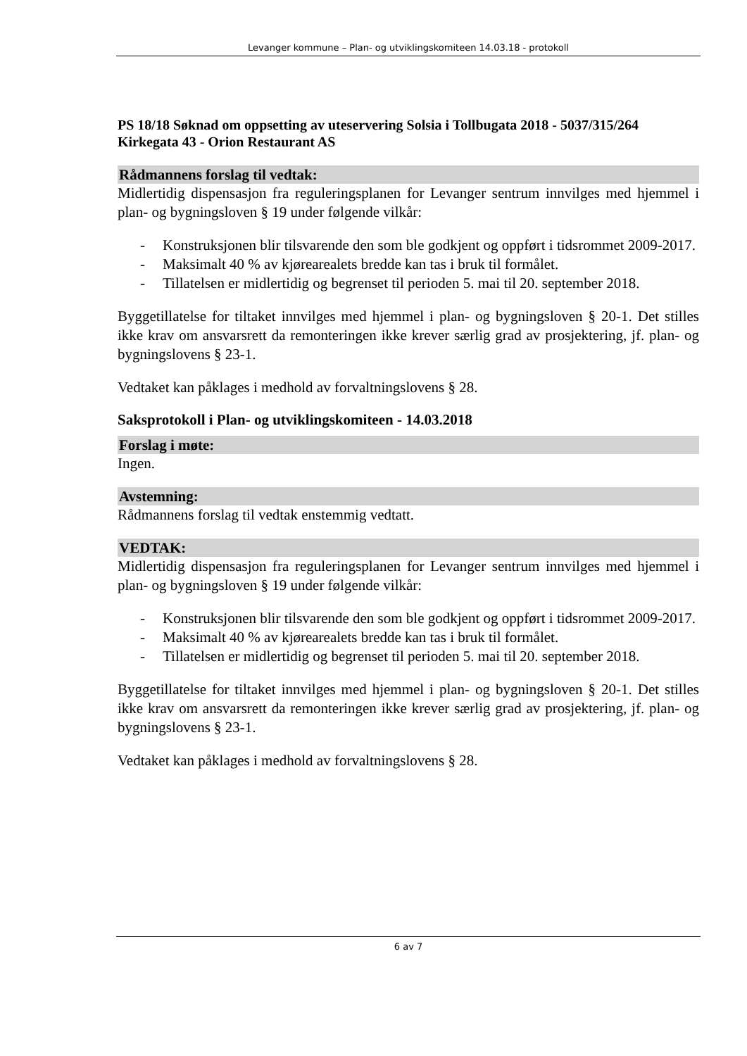Levanger kommune – Plan- og utviklingskomiteen 14.03.18 - protokoll
PS 18/18 Søknad om oppsetting av uteservering Solsia i Tollbugata 2018 - 5037/315/264 Kirkegata 43 - Orion Restaurant AS
Rådmannens forslag til vedtak:
Midlertidig dispensasjon fra reguleringsplanen for Levanger sentrum innvilges med hjemmel i plan- og bygningsloven § 19 under følgende vilkår:
- Konstruksjonen blir tilsvarende den som ble godkjent og oppført i tidsrommet 2009-2017.
- Maksimalt 40 % av kjørearealets bredde kan tas i bruk til formålet.
- Tillatelsen er midlertidig og begrenset til perioden 5. mai til 20. september 2018.
Byggetillatelse for tiltaket innvilges med hjemmel i plan- og bygningsloven § 20-1. Det stilles ikke krav om ansvarsrett da remonteringen ikke krever særlig grad av prosjektering, jf. plan- og bygningslovens § 23-1.
Vedtaket kan påklages i medhold av forvaltningslovens § 28.
Saksprotokoll i Plan- og utviklingskomiteen - 14.03.2018
Forslag i møte:
Ingen.
Avstemning:
Rådmannens forslag til vedtak enstemmig vedtatt.
VEDTAK:
Midlertidig dispensasjon fra reguleringsplanen for Levanger sentrum innvilges med hjemmel i plan- og bygningsloven § 19 under følgende vilkår:
- Konstruksjonen blir tilsvarende den som ble godkjent og oppført i tidsrommet 2009-2017.
- Maksimalt 40 % av kjørearealets bredde kan tas i bruk til formålet.
- Tillatelsen er midlertidig og begrenset til perioden 5. mai til 20. september 2018.
Byggetillatelse for tiltaket innvilges med hjemmel i plan- og bygningsloven § 20-1. Det stilles ikke krav om ansvarsrett da remonteringen ikke krever særlig grad av prosjektering, jf. plan- og bygningslovens § 23-1.
Vedtaket kan påklages i medhold av forvaltningslovens § 28.
6 av 7